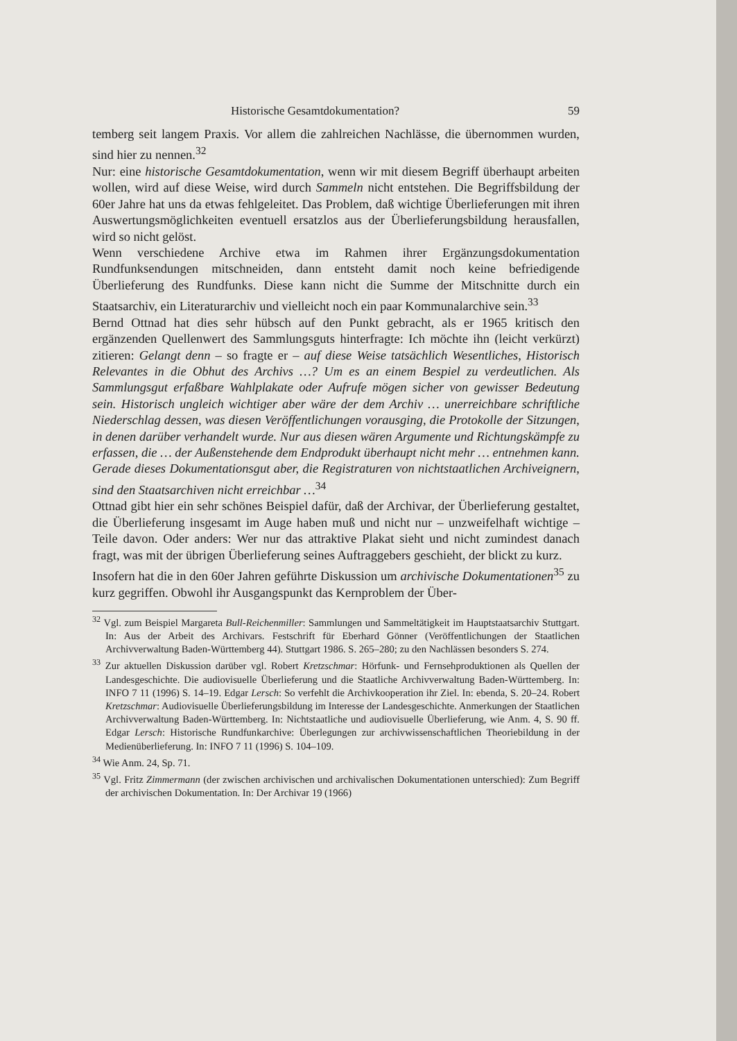Historische Gesamtdokumentation? 59
temberg seit langem Praxis. Vor allem die zahlreichen Nachlässe, die übernommen wurden, sind hier zu nennen.<sup>32</sup>
Nur: eine historische Gesamtdokumentation, wenn wir mit diesem Begriff überhaupt arbeiten wollen, wird auf diese Weise, wird durch Sammeln nicht entstehen. Die Begriffsbildung der 60er Jahre hat uns da etwas fehlgeleitet. Das Problem, daß wichtige Überlieferungen mit ihren Auswertungsmöglichkeiten eventuell ersatzlos aus der Überlieferungsbildung herausfallen, wird so nicht gelöst.
Wenn verschiedene Archive etwa im Rahmen ihrer Ergänzungsdokumentation Rundfunksendungen mitschneiden, dann entsteht damit noch keine befriedigende Überlieferung des Rundfunks. Diese kann nicht die Summe der Mitschnitte durch ein Staatsarchiv, ein Literaturarchiv und vielleicht noch ein paar Kommunalarchive sein.<sup>33</sup>
Bernd Ottnad hat dies sehr hübsch auf den Punkt gebracht, als er 1965 kritisch den ergänzenden Quellenwert des Sammlungsguts hinterfragte: Ich möchte ihn (leicht verkürzt) zitieren: Gelangt denn – so fragte er – auf diese Weise tatsächlich Wesentliches, Historisch Relevantes in die Obhut des Archivs …? Um es an einem Bespiel zu verdeutlichen. Als Sammlungsgut erfaßbare Wahlplakate oder Aufrufe mögen sicher von gewisser Bedeutung sein. Historisch ungleich wichtiger aber wäre der dem Archiv … unerreichbare schriftliche Niederschlag dessen, was diesen Veröffentlichungen vorausging, die Protokolle der Sitzungen, in denen darüber verhandelt wurde. Nur aus diesen wären Argumente und Richtungskämpfe zu erfassen, die … der Außenstehende dem Endprodukt überhaupt nicht mehr … entnehmen kann. Gerade dieses Dokumentationsgut aber, die Registraturen von nichtstaatlichen Archiveignern, sind den Staatsarchiven nicht erreichbar …<sup>34</sup>
Ottnad gibt hier ein sehr schönes Beispiel dafür, daß der Archivar, der Überlieferung gestaltet, die Überlieferung insgesamt im Auge haben muß und nicht nur – unzweifelhaft wichtige – Teile davon. Oder anders: Wer nur das attraktive Plakat sieht und nicht zumindest danach fragt, was mit der übrigen Überlieferung seines Auftraggebers geschieht, der blickt zu kurz.
Insofern hat die in den 60er Jahren geführte Diskussion um archivische Dokumentationen<sup>35</sup> zu kurz gegriffen. Obwohl ihr Ausgangspunkt das Kernproblem der Über-
<sup>32</sup> Vgl. zum Beispiel Margareta Bull-Reichenmiller: Sammlungen und Sammeltätigkeit im Hauptstaatsarchiv Stuttgart. In: Aus der Arbeit des Archivars. Festschrift für Eberhard Gönner (Veröffentlichungen der Staatlichen Archivverwaltung Baden-Württemberg 44). Stuttgart 1986. S. 265–280; zu den Nachlässen besonders S. 274.
<sup>33</sup> Zur aktuellen Diskussion darüber vgl. Robert Kretzschmar: Hörfunk- und Fernsehproduktionen als Quellen der Landesgeschichte. Die audiovisuelle Überlieferung und die Staatliche Archivverwaltung Baden-Württemberg. In: INFO 7 11 (1996) S. 14–19. Edgar Lersch: So verfehlt die Archivkooperation ihr Ziel. In: ebenda, S. 20–24. Robert Kretzschmar: Audiovisuelle Überlieferungsbildung im Interesse der Landesgeschichte. Anmerkungen der Staatlichen Archivverwaltung Baden-Württemberg. In: Nichtstaatliche und audiovisuelle Überlieferung, wie Anm. 4, S. 90 ff. Edgar Lersch: Historische Rundfunkarchive: Überlegungen zur archivwissenschaftlichen Theoriebildung in der Medienüberlieferung. In: INFO 7 11 (1996) S. 104–109.
<sup>34</sup> Wie Anm. 24, Sp. 71.
<sup>35</sup> Vgl. Fritz Zimmermann (der zwischen archivischen und archivalischen Dokumentationen unterschied): Zum Begriff der archivischen Dokumentation. In: Der Archivar 19 (1966)